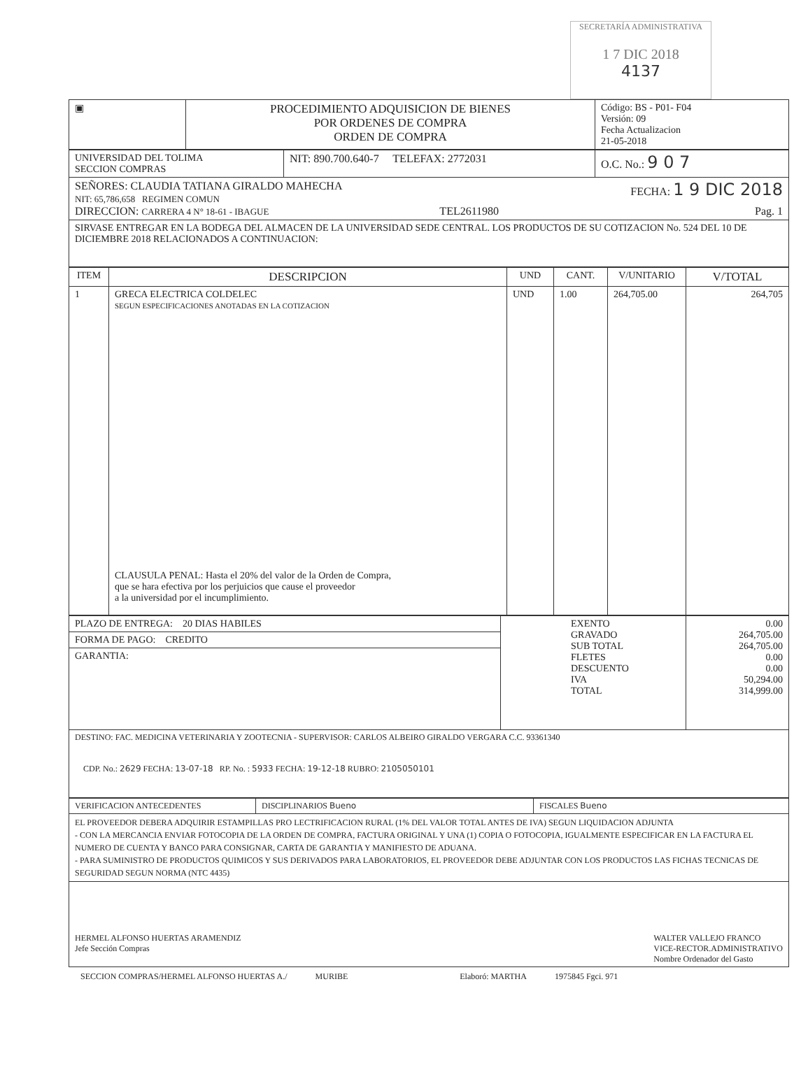SECRETARÍA ADMINISTRATIVA
1 7 DIC 2018
4137
| ▣ | PROCEDIMIENTO ADQUISICION DE BIENES POR ORDENES DE COMPRA ORDEN DE COMPRA | Código: BS - P01- F04 Versión: 09 Fecha Actualizacion 21-05-2018 |
| UNIVERSIDAD DEL TOLIMA SECCION COMPRAS | NIT: 890.700.640-7 TELEFAX: 2772031 | O.C. No.: 9 0 7 |
| SEÑORES: CLAUDIA TATIANA GIRALDO MAHECHA FECHA: 1 9 DIC 2018 NIT: 65,786,658 REGIMEN COMUN DIRECCION: CARRERA 4 N° 18-61 - IBAGUE TEL2611980 Pag. 1 | | |
| SIRVASE ENTREGAR EN LA BODEGA DEL ALMACEN DE LA UNIVERSIDAD SEDE CENTRAL. LOS PRODUCTOS DE SU COTIZACION No. 524 DEL 10 DE DICIEMBRE 2018 RELACIONADOS A CONTINUACION: | | |
| ITEM | DESCRIPCION | UND | CANT. | V/UNITARIO | V/TOTAL |
| --- | --- | --- | --- | --- | --- |
| 1 | GRECA ELECTRICA COLDELEC SEGUN ESPECIFICACIONES ANOTADAS EN LA COTIZACION CLAUSULA PENAL: Hasta el 20% del valor de la Orden de Compra, que se hara efectiva por los perjuicios que cause el proveedor a la universidad por el incumplimiento. | UND | 1.00 | 264,705.00 | 264,705 |
| PLAZO DE ENTREGA: 20 DIAS HABILES | EXENTO GRAVADO SUB TOTAL FLETES DESCUENTO IVA TOTAL | 0.00 264,705.00 264,705.00 0.00 0.00 50,294.00 314,999.00 |
| FORMA DE PAGO: CREDITO | | |
| GARANTIA: | | |
| DESTINO: FAC. MEDICINA VETERINARIA Y ZOOTECNIA - SUPERVISOR: CARLOS ALBEIRO GIRALDO VERGARA C.C. 93361340 CDP. No.: 2629 FECHA: 13-07-18 RP. No. : 5933 FECHA: 19-12-18 RUBRO: 2105050101 | | |
| VERIFICACION ANTECEDENTES | DISCIPLINARIOS Bueno | FISCALES Bueno |
| EL PROVEEDOR DEBERA ADQUIRIR ESTAMPILLAS PRO LECTRIFICACION RURAL (1% DEL VALOR TOTAL ANTES DE IVA) SEGUN LIQUIDACION ADJUNTA - CON LA MERCANCIA ENVIAR FOTOCOPIA DE LA ORDEN DE COMPRA, FACTURA ORIGINAL Y UNA (1) COPIA O FOTOCOPIA, IGUALMENTE ESPECIFICAR EN LA FACTURA EL NUMERO DE CUENTA Y BANCO PARA CONSIGNAR, CARTA DE GARANTIA Y MANIFIESTO DE ADUANA. - PARA SUMINISTRO DE PRODUCTOS QUIMICOS Y SUS DERIVADOS PARA LABORATORIOS, EL PROVEEDOR DEBE ADJUNTAR CON LOS PRODUCTOS LAS FICHAS TECNICAS DE SEGURIDAD SEGUN NORMA (NTC 4435) | | |
| HERMEL ALFONSO HUERTAS ARAMENDIZ Jefe Sección Compras WALTER VALLEJO FRANCO VICE-RECTOR.ADMINISTRATIVO Nombre Ordenador del Gasto | | |
SECCION COMPRAS/HERMEL ALFONSO HUERTAS A./ MURIBE Elaboró: MARTHA 1975845 Fgci. 971